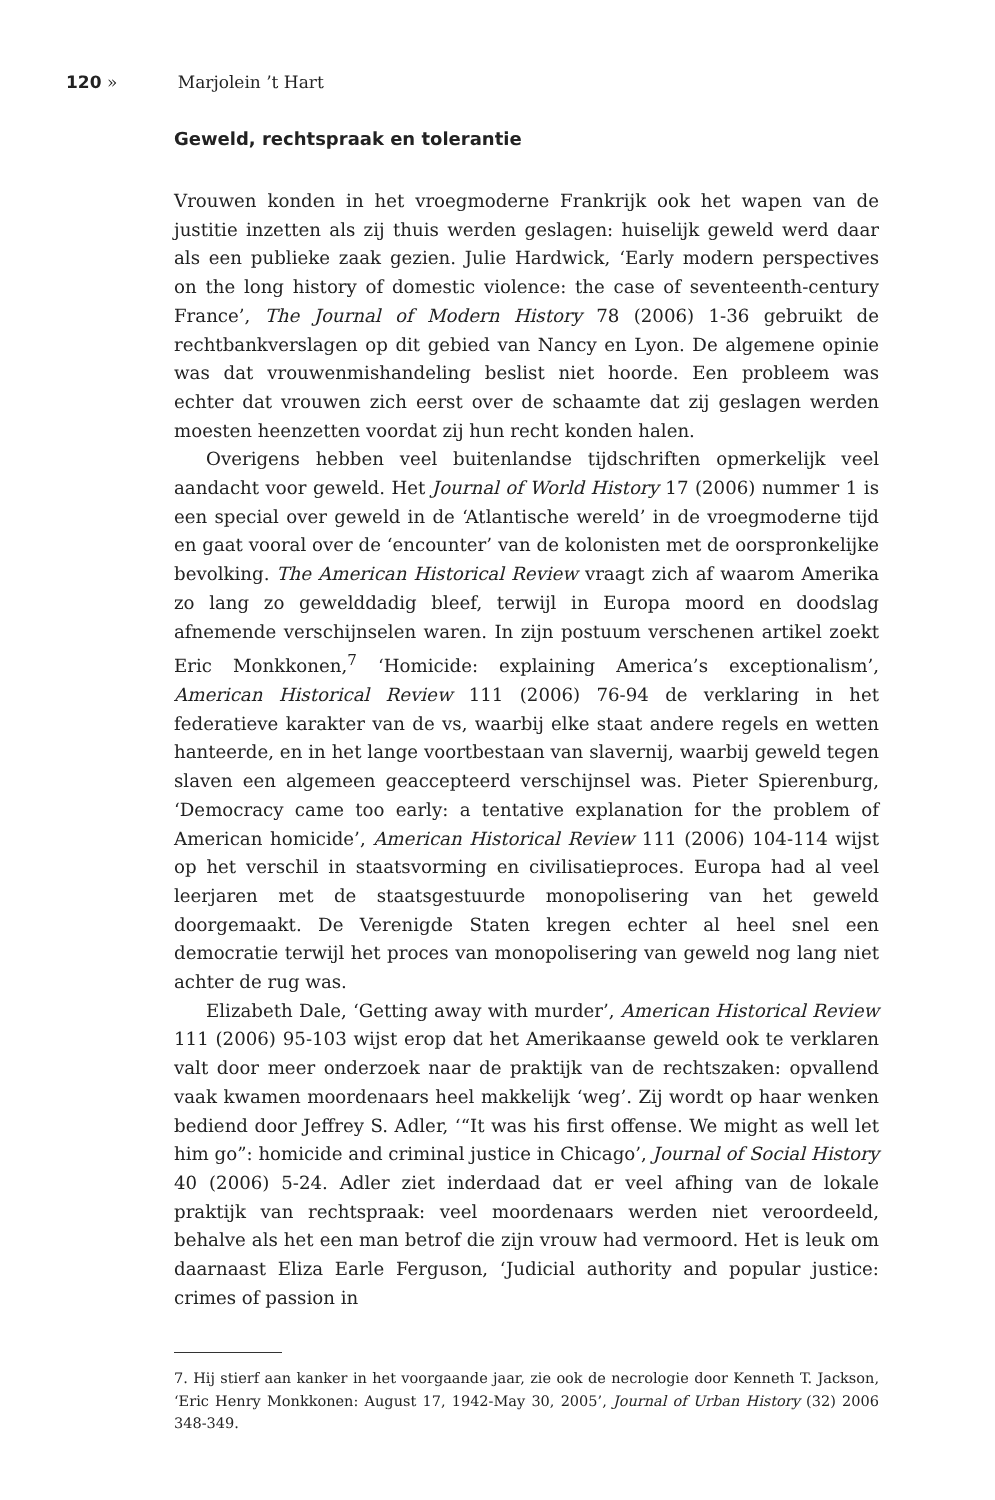120 » Marjolein ’t Hart
Geweld, rechtspraak en tolerantie
Vrouwen konden in het vroegmoderne Frankrijk ook het wapen van de justitie inzetten als zij thuis werden geslagen: huiselijk geweld werd daar als een publieke zaak gezien. Julie Hardwick, ‘Early modern perspectives on the long history of domestic violence: the case of seventeenth-century France’, The Journal of Modern History 78 (2006) 1-36 gebruikt de rechtbankverslagen op dit gebied van Nancy en Lyon. De algemene opinie was dat vrouwenmishandeling beslist niet hoorde. Een probleem was echter dat vrouwen zich eerst over de schaamte dat zij geslagen werden moesten heenzetten voordat zij hun recht konden halen.
Overigens hebben veel buitenlandse tijdschriften opmerkelijk veel aandacht voor geweld. Het Journal of World History 17 (2006) nummer 1 is een special over geweld in de ‘Atlantische wereld’ in de vroegmoderne tijd en gaat vooral over de ‘encounter’ van de kolonisten met de oorspronkelijke bevolking. The American Historical Review vraagt zich af waarom Amerika zo lang zo gewelddadig bleef, terwijl in Europa moord en doodslag afnemende verschijnselen waren. In zijn postuum verschenen artikel zoekt Eric Monkkonen,<sup>7</sup> ‘Homicide: explaining America’s exceptionalism’, American Historical Review 111 (2006) 76-94 de verklaring in het federatieve karakter van de vs, waarbij elke staat andere regels en wetten hanteerde, en in het lange voortbestaan van slavernij, waarbij geweld tegen slaven een algemeen geaccepteerd verschijnsel was. Pieter Spierenburg, ‘Democracy came too early: a tentative explanation for the problem of American homicide’, American Historical Review 111 (2006) 104-114 wijst op het verschil in staatsvorming en civilisatieproces. Europa had al veel leerjaren met de staatsgestuurde monopolisering van het geweld doorgemaakt. De Verenigde Staten kregen echter al heel snel een democratie terwijl het proces van monopolisering van geweld nog lang niet achter de rug was.
Elizabeth Dale, ‘Getting away with murder’, American Historical Review 111 (2006) 95-103 wijst erop dat het Amerikaanse geweld ook te verklaren valt door meer onderzoek naar de praktijk van de rechtszaken: opvallend vaak kwamen moordenaars heel makkelijk ‘weg’. Zij wordt op haar wenken bediend door Jeffrey S. Adler, ‘“It was his first offense. We might as well let him go”: homicide and criminal justice in Chicago’, Journal of Social History 40 (2006) 5-24. Adler ziet inderdaad dat er veel afhing van de lokale praktijk van rechtspraak: veel moordenaars werden niet veroordeeld, behalve als het een man betrof die zijn vrouw had vermoord. Het is leuk om daarnaast Eliza Earle Ferguson, ‘Judicial authority and popular justice: crimes of passion in
7. Hij stierf aan kanker in het voorgaande jaar, zie ook de necrologie door Kenneth T. Jackson, ‘Eric Henry Monkkonen: August 17, 1942-May 30, 2005’, Journal of Urban History (32) 2006 348-349.